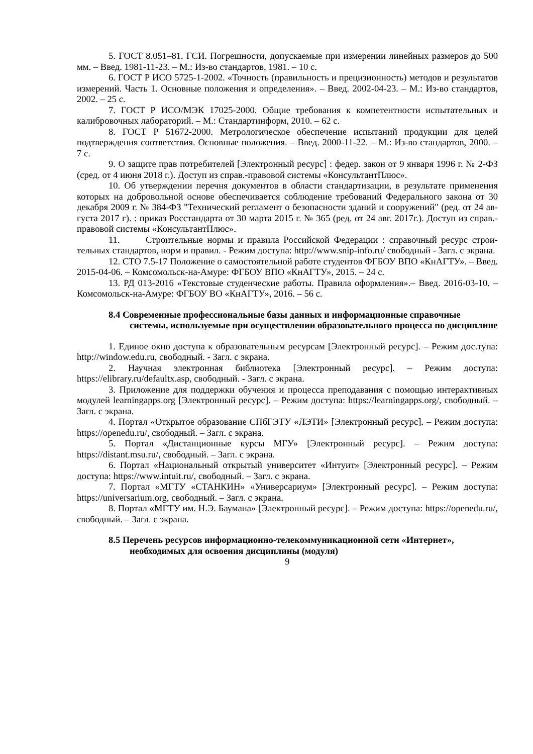5. ГОСТ 8.051–81. ГСИ. Погрешности, допускаемые при измерении линейных размеров до 500 мм. – Введ. 1981-11-23. – М.: Из-во стандартов, 1981. – 10 с.
6. ГОСТ Р ИСО 5725-1-2002. «Точность (правильность и прецизионность) методов и результатов измерений. Часть 1. Основные положения и определения». – Введ. 2002-04-23. – М.: Из-во стандартов, 2002. – 25 с.
7. ГОСТ Р ИСО/МЭК 17025-2000. Общие требования к компетентности испытательных и калибровочных лабораторий. – М.: Стандартинформ, 2010. – 62 с.
8. ГОСТ Р 51672-2000. Метрологическое обеспечение испытаний продукции для целей подтверждения соответствия. Основные положения. – Введ. 2000-11-22. – М.: Из-во стандартов, 2000. – 7 с.
9. О защите прав потребителей [Электронный ресурс] : федер. закон от 9 января 1996 г. № 2-ФЗ (сред. от 4 июня 2018 г.). Доступ из справ.-правовой системы «КонсультантПлюс».
10. Об утверждении перечня документов в области стандартизации, в результате применения которых на добровольной основе обеспечивается соблюдение требований Федерального закона от 30 декабря 2009 г. № 384-ФЗ "Технический регламент о безопасности зданий и сооружений" (ред. от 24 ав-густа 2017 г). : приказ Росстандарта от 30 марта 2015 г. № 365 (ред. от 24 авг. 2017г.). Доступ из справ.-правовой системы «КонсультантПлюс».
11. Строительные нормы и правила Российской Федерации : справочный ресурс строи-тельных стандартов, норм и правил. - Режим доступа: http://www.snip-info.ru/ свободный - Загл. с экрана.
12. СТО 7.5-17 Положение о самостоятельной работе студентов ФГБОУ ВПО «КнАГТУ». – Введ. 2015-04-06. – Комсомольск-на-Амуре: ФГБОУ ВПО «КнАГТУ», 2015. – 24 с.
13. РД 013-2016 «Текстовые студенческие работы. Правила оформления».– Введ. 2016-03-10. – Комсомольск-на-Амуре: ФГБОУ ВО «КнАГТУ», 2016. – 56 с.
8.4 Современные профессиональные базы данных и информационные справочные системы, используемые при осуществлении образовательного процесса по дисциплине
1. Единое окно доступа к образовательным ресурсам [Электронный ресурс]. – Режим дос.тупа: http://window.edu.ru, свободный. - Загл. с экрана.
2. Научная электронная библиотека [Электронный ресурс]. – Режим доступа: https://elibrary.ru/defaultx.asp, свободный. - Загл. с экрана.
3. Приложение для поддержки обучения и процесса преподавания с помощью интерактивных модулей learningapps.org [Электронный ресурс]. – Режим доступа: https://learningapps.org/, свободный. – Загл. с экрана.
4. Портал «Открытое образование СПбГЭТУ «ЛЭТИ» [Электронный ресурс]. – Режим доступа: https://openedu.ru/, свободный. – Загл. с экрана.
5. Портал «Дистанционные курсы МГУ» [Электронный ресурс]. – Режим доступа: https://distant.msu.ru/, свободный. – Загл. с экрана.
6. Портал «Национальный открытый университет «Интуит» [Электронный ресурс]. – Режим доступа: https://www.intuit.ru/, свободный. – Загл. с экрана.
7. Портал «МГТУ «СТАНКИН» «Универсариум» [Электронный ресурс]. – Режим доступа: https://universarium.org, свободный. – Загл. с экрана.
8. Портал «МГТУ им. Н.Э. Баумана» [Электронный ресурс]. – Режим доступа: https://openedu.ru/, свободный. – Загл. с экрана.
8.5 Перечень ресурсов информационно-телекоммуникационной сети «Интернет», необходимых для освоения дисциплины (модуля)
9